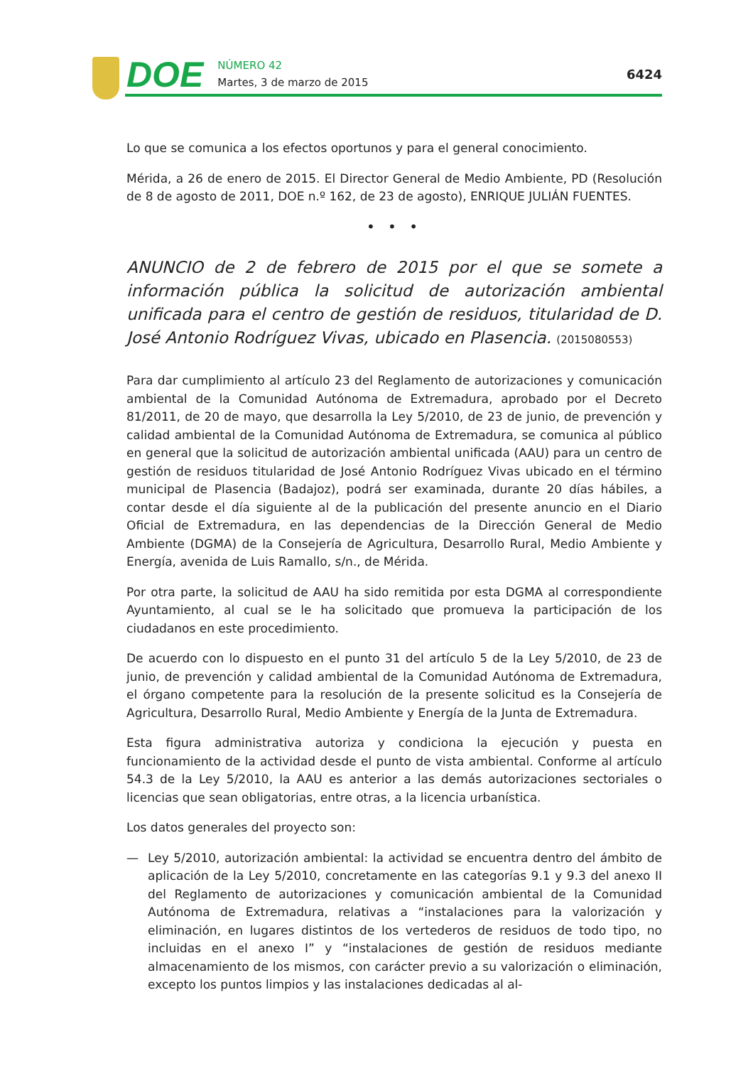DOE
NÚMERO 42
Martes, 3 de marzo de 2015
6424
Lo que se comunica a los efectos oportunos y para el general conocimiento.
Mérida, a 26 de enero de 2015. El Director General de Medio Ambiente, PD (Resolución de 8 de agosto de 2011, DOE n.º 162, de 23 de agosto), ENRIQUE JULIÁN FUENTES.
• • •
ANUNCIO de 2 de febrero de 2015 por el que se somete a información pública la solicitud de autorización ambiental unificada para el centro de gestión de residuos, titularidad de D. José Antonio Rodríguez Vivas, ubicado en Plasencia. (2015080553)
Para dar cumplimiento al artículo 23 del Reglamento de autorizaciones y comunicación ambiental de la Comunidad Autónoma de Extremadura, aprobado por el Decreto 81/2011, de 20 de mayo, que desarrolla la Ley 5/2010, de 23 de junio, de prevención y calidad ambiental de la Comunidad Autónoma de Extremadura, se comunica al público en general que la solicitud de autorización ambiental unificada (AAU) para un centro de gestión de residuos titularidad de José Antonio Rodríguez Vivas ubicado en el término municipal de Plasencia (Badajoz), podrá ser examinada, durante 20 días hábiles, a contar desde el día siguiente al de la publicación del presente anuncio en el Diario Oficial de Extremadura, en las dependencias de la Dirección General de Medio Ambiente (DGMA) de la Consejería de Agricultura, Desarrollo Rural, Medio Ambiente y Energía, avenida de Luis Ramallo, s/n., de Mérida.
Por otra parte, la solicitud de AAU ha sido remitida por esta DGMA al correspondiente Ayuntamiento, al cual se le ha solicitado que promueva la participación de los ciudadanos en este procedimiento.
De acuerdo con lo dispuesto en el punto 31 del artículo 5 de la Ley 5/2010, de 23 de junio, de prevención y calidad ambiental de la Comunidad Autónoma de Extremadura, el órgano competente para la resolución de la presente solicitud es la Consejería de Agricultura, Desarrollo Rural, Medio Ambiente y Energía de la Junta de Extremadura.
Esta figura administrativa autoriza y condiciona la ejecución y puesta en funcionamiento de la actividad desde el punto de vista ambiental. Conforme al artículo 54.3 de la Ley 5/2010, la AAU es anterior a las demás autorizaciones sectoriales o licencias que sean obligatorias, entre otras, a la licencia urbanística.
Los datos generales del proyecto son:
— Ley 5/2010, autorización ambiental: la actividad se encuentra dentro del ámbito de aplicación de la Ley 5/2010, concretamente en las categorías 9.1 y 9.3 del anexo II del Reglamento de autorizaciones y comunicación ambiental de la Comunidad Autónoma de Extremadura, relativas a “instalaciones para la valorización y eliminación, en lugares distintos de los vertederos de residuos de todo tipo, no incluidas en el anexo I” y “instalaciones de gestión de residuos mediante almacenamiento de los mismos, con carácter previo a su valorización o eliminación, excepto los puntos limpios y las instalaciones dedicadas al al-